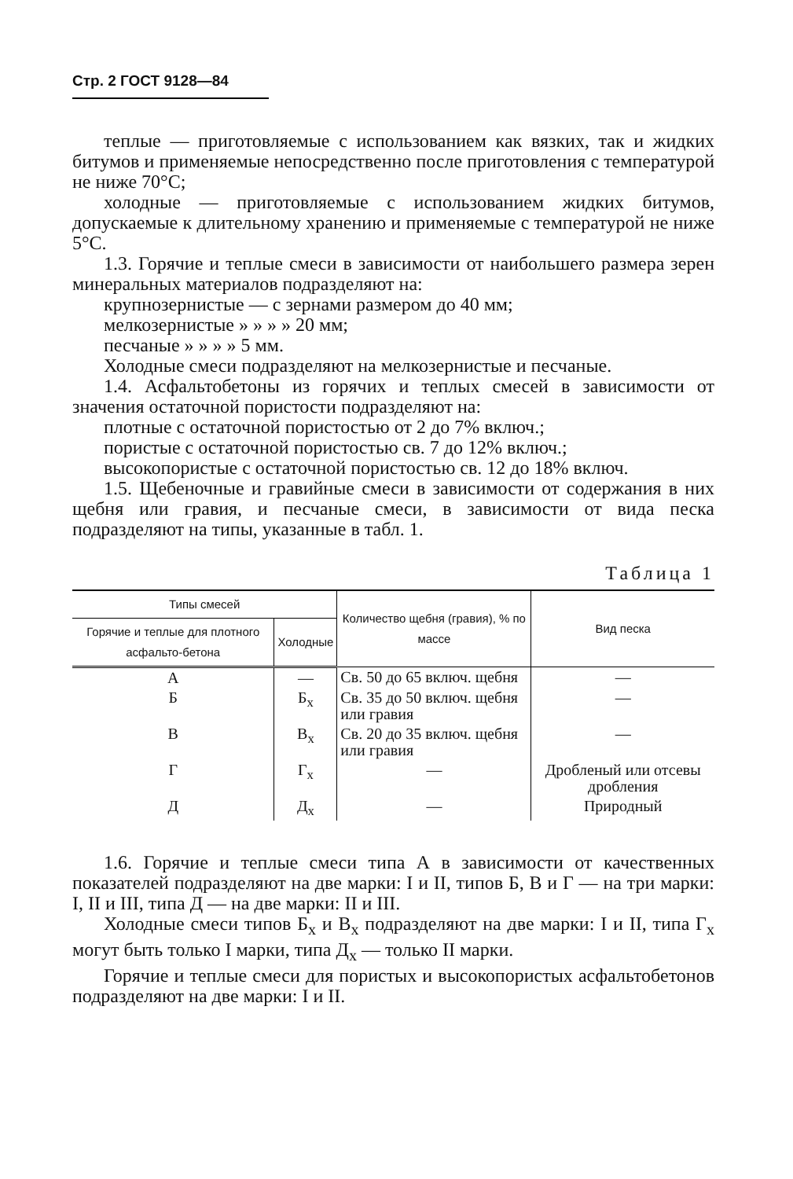Стр. 2 ГОСТ 9128—84
теплые — приготовляемые с использованием как вязких, так и жидких битумов и применяемые непосредственно после приготовления с температурой не ниже 70°С;
холодные — приготовляемые с использованием жидких битумов, допускаемые к длительному хранению и применяемые с температурой не ниже 5°С.
1.3. Горячие и теплые смеси в зависимости от наибольшего размера зерен минеральных материалов подразделяют на:
крупнозернистые — с зернами размером до 40 мм;
мелкозернистые » » » » 20 мм;
песчаные » » » » 5 мм.
Холодные смеси подразделяют на мелкозернистые и песчаные.
1.4. Асфальтобетоны из горячих и теплых смесей в зависимости от значения остаточной пористости подразделяют на:
плотные с остаточной пористостью от 2 до 7% включ.;
пористые с остаточной пористостью св. 7 до 12% включ.;
высокопористые с остаточной пористостью св. 12 до 18% включ.
1.5. Щебеночные и гравийные смеси в зависимости от содержания в них щебня или гравия, и песчаные смеси, в зависимости от вида песка подразделяют на типы, указанные в табл. 1.
Таблица 1
| Типы смесей | | Количество щебня (гравия), % по массе | Вид песка |
| --- | --- | --- | --- |
| Горячие и теплые для плотного асфальто-бетона | Холодные | | |
| А | — | Св. 50 до 65 включ. щебня | — |
| Б | Б<sub>х</sub> | Св. 35 до 50 включ. щебня или гравия | — |
| В | В<sub>х</sub> | Св. 20 до 35 включ. щебня или гравия | — |
| Г | Г<sub>х</sub> | — | Дробленый или отсевы дробления |
| Д | Д<sub>х</sub> | — | Природный |
1.6. Горячие и теплые смеси типа А в зависимости от качественных показателей подразделяют на две марки: I и II, типов Б, В и Г — на три марки: I, II и III, типа Д — на две марки: II и III.
Холодные смеси типов Б<sub>х</sub> и В<sub>х</sub> подразделяют на две марки: I и II, типа Г<sub>х</sub> могут быть только I марки, типа Д<sub>х</sub> — только II марки.
Горячие и теплые смеси для пористых и высокопористых асфальтобетонов подразделяют на две марки: I и II.